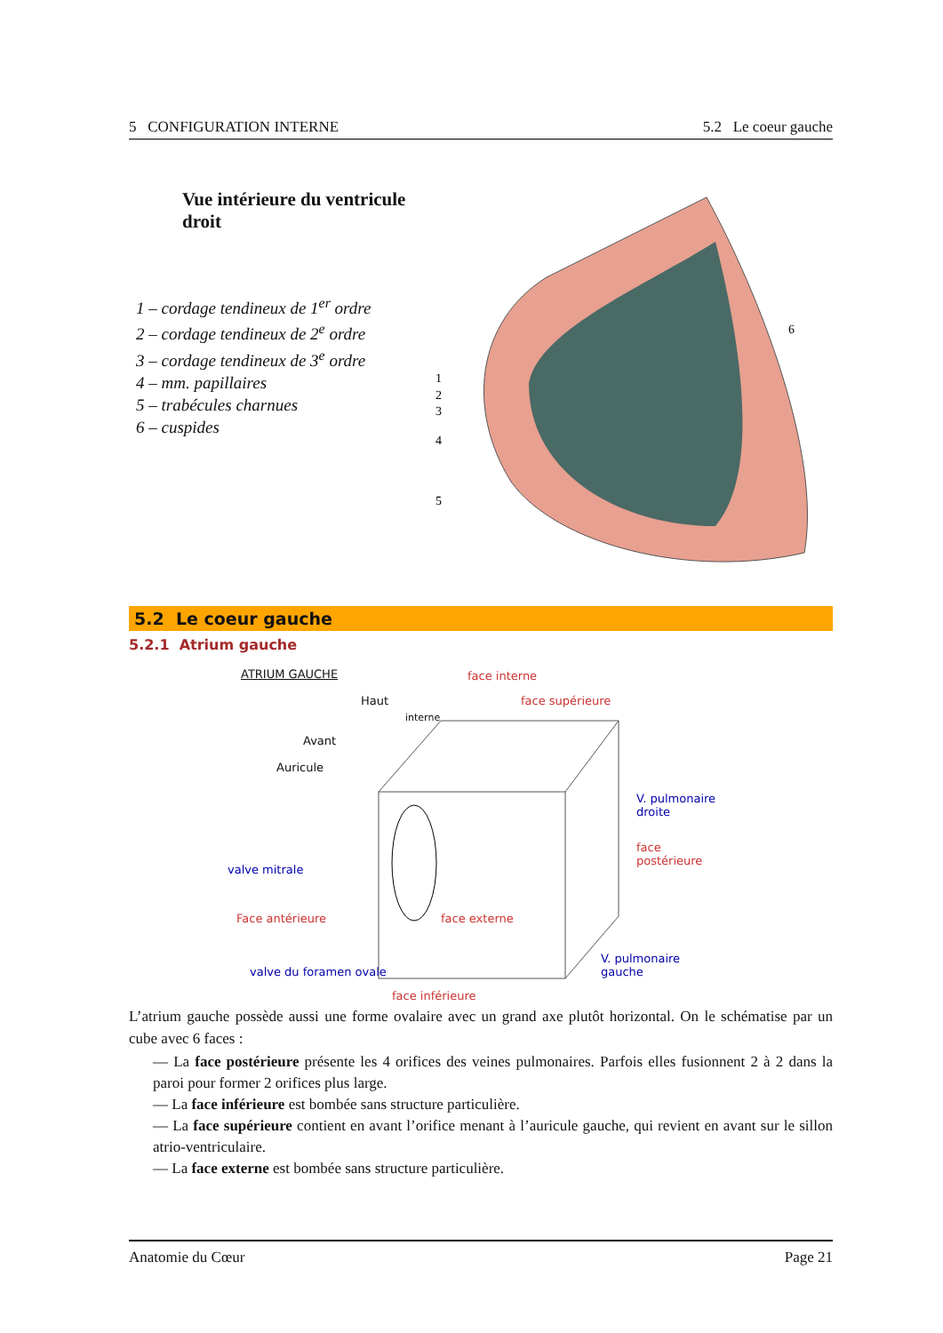5 CONFIGURATION INTERNE 5.2 Le coeur gauche
Vue intérieure du ventricule droit
1 – cordage tendineux de 1<sup>er</sup> ordre
2 – cordage tendineux de 2<sup>e</sup> ordre
3 – cordage tendineux de 3<sup>e</sup> ordre
4 – mm. papillaires
5 – trabécules charnues
6 – cuspides
1
2
3
4
5
6
5.2 Le coeur gauche
5.2.1 Atrium gauche
ATRIUM GAUCHE face interne
Haut
interne
face supérieure
Avant
Auricule
V. pulmonaire droite
face postérieure
valve mitrale
Face antérieure face externe
valve du foramen ovale
V. pulmonaire gauche
face inférieure
L’atrium gauche possède aussi une forme ovalaire avec un grand axe plutôt horizontal. On le schématise par un cube avec 6 faces :
— La face postérieure présente les 4 orifices des veines pulmonaires. Parfois elles fusionnent 2 à 2 dans la paroi pour former 2 orifices plus large.
— La face inférieure est bombée sans structure particulière.
— La face supérieure contient en avant l’orifice menant à l’auricule gauche, qui revient en avant sur le sillon atrio-ventriculaire.
— La face externe est bombée sans structure particulière.
Anatomie du Cœur Page 21